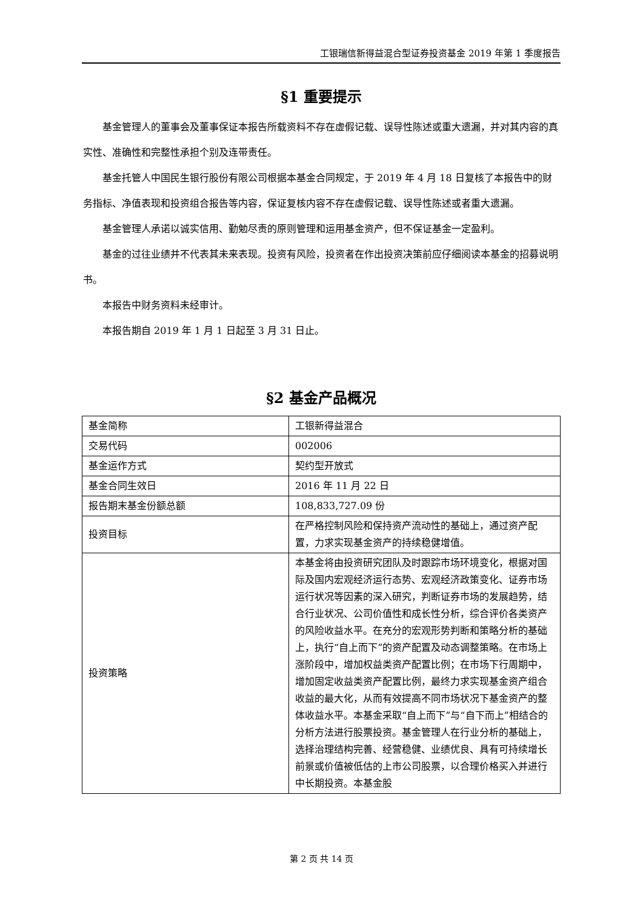工银瑞信新得益混合型证券投资基金 2019 年第 1 季度报告
§1 重要提示
基金管理人的董事会及董事保证本报告所载资料不存在虚假记载、误导性陈述或重大遗漏，并对其内容的真实性、准确性和完整性承担个别及连带责任。
基金托管人中国民生银行股份有限公司根据本基金合同规定，于 2019 年 4 月 18 日复核了本报告中的财务指标、净值表现和投资组合报告等内容，保证复核内容不存在虚假记载、误导性陈述或者重大遗漏。
基金管理人承诺以诚实信用、勤勉尽责的原则管理和运用基金资产，但不保证基金一定盈利。
基金的过往业绩并不代表其未来表现。投资有风险，投资者在作出投资决策前应仔细阅读本基金的招募说明书。
本报告中财务资料未经审计。
本报告期自 2019 年 1 月 1 日起至 3 月 31 日止。
§2 基金产品概况
| 基金简称 | 工银新得益混合 |
| 交易代码 | 002006 |
| 基金运作方式 | 契约型开放式 |
| 基金合同生效日 | 2016 年 11 月 22 日 |
| 报告期末基金份额总额 | 108,833,727.09 份 |
| 投资目标 | 在严格控制风险和保持资产流动性的基础上，通过资产配置，力求实现基金资产的持续稳健增值。 |
| 投资策略 | 本基金将由投资研究团队及时跟踪市场环境变化，根据对国际及国内宏观经济运行态势、宏观经济政策变化、证券市场运行状况等因素的深入研究，判断证券市场的发展趋势，结合行业状况、公司价值性和成长性分析，综合评价各类资产的风险收益水平。在充分的宏观形势判断和策略分析的基础上，执行“自上而下”的资产配置及动态调整策略。在市场上涨阶段中，增加权益类资产配置比例；在市场下行周期中，增加固定收益类资产配置比例，最终力求实现基金资产组合收益的最大化，从而有效提高不同市场状况下基金资产的整体收益水平。本基金采取“自上而下”与“自下而上”相结合的分析方法进行股票投资。基金管理人在行业分析的基础上，选择治理结构完善、经营稳健、业绩优良、具有可持续增长前景或价值被低估的上市公司股票，以合理价格买入并进行中长期投资。本基金股 |
第 2 页 共 14 页